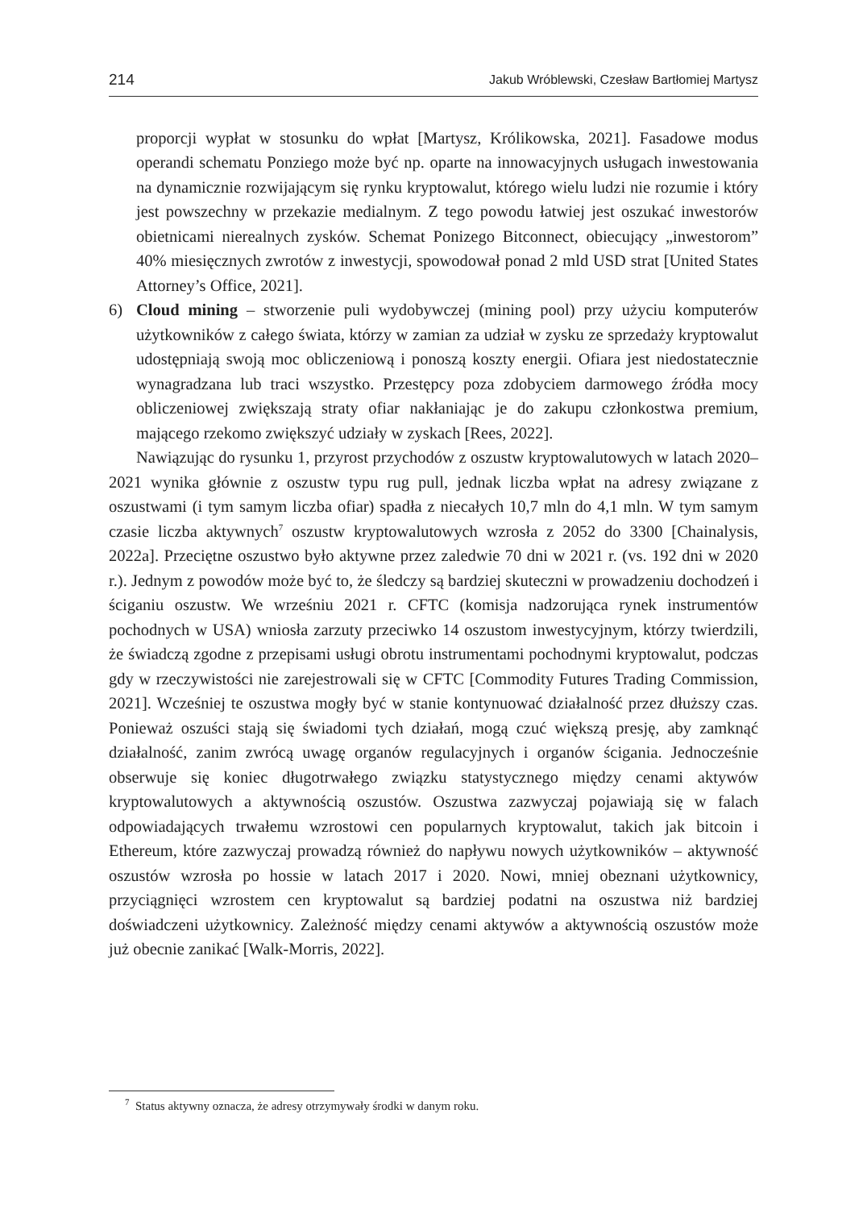214 Jakub Wróblewski, Czesław Bartłomiej Martysz
proporcji wypłat w stosunku do wpłat [Martysz, Królikowska, 2021]. Fasadowe modus operandi schematu Ponziego może być np. oparte na innowacyjnych usługach inwestowania na dynamicznie rozwijającym się rynku kryptowalut, którego wielu ludzi nie rozumie i który jest powszechny w przekazie medialnym. Z tego powodu łatwiej jest oszukać inwestorów obietnicami nierealnych zysków. Schemat Ponizego Bitconnect, obiecujący „inwestorom” 40% miesięcznych zwrotów z inwestycji, spowodował ponad 2 mld USD strat [United States Attorney’s Office, 2021].
6) Cloud mining – stworzenie puli wydobywczej (mining pool) przy użyciu komputerów użytkowników z całego świata, którzy w zamian za udział w zysku ze sprzedaży kryptowalut udostępniają swoją moc obliczeniową i ponoszą koszty energii. Ofiara jest niedostatecznie wynagradzana lub traci wszystko. Przestępcy poza zdobyciem darmowego źródła mocy obliczeniowej zwiększają straty ofiar nakłaniając je do zakupu członkostwa premium, mającego rzekomo zwiększyć udziały w zyskach [Rees, 2022].
Nawiązując do rysunku 1, przyrost przychodów z oszustw kryptowalutowych w latach 2020–2021 wynika głównie z oszustw typu rug pull, jednak liczba wpłat na adresy związane z oszustwami (i tym samym liczba ofiar) spadła z niecałych 10,7 mln do 4,1 mln. W tym samym czasie liczba aktywnych<sup>7</sup> oszustw kryptowalutowych wzrosła z 2052 do 3300 [Chainalysis, 2022a]. Przeciętne oszustwo było aktywne przez zaledwie 70 dni w 2021 r. (vs. 192 dni w 2020 r.). Jednym z powodów może być to, że śledczy są bardziej skuteczni w prowadzeniu dochodzeń i ściganiu oszustw. We wrześniu 2021 r. CFTC (komisja nadzorująca rynek instrumentów pochodnych w USA) wniosła zarzuty przeciwko 14 oszustom inwestycyjnym, którzy twierdzili, że świadczą zgodne z przepisami usługi obrotu instrumentami pochodnymi kryptowalut, podczas gdy w rzeczywistości nie zarejestrowali się w CFTC [Commodity Futures Trading Commission, 2021]. Wcześniej te oszustwa mogły być w stanie kontynuować działalność przez dłuższy czas. Ponieważ oszuści stają się świadomi tych działań, mogą czuć większą presję, aby zamknąć działalność, zanim zwrócą uwagę organów regulacyjnych i organów ścigania. Jednocześnie obserwuje się koniec długotrwałego związku statystycznego między cenami aktywów kryptowalutowych a aktywnością oszustów. Oszustwa zazwyczaj pojawiają się w falach odpowiadających trwałemu wzrostowi cen popularnych kryptowalut, takich jak bitcoin i Ethereum, które zazwyczaj prowadzą również do napływu nowych użytkowników – aktywność oszustów wzrosła po hossie w latach 2017 i 2020. Nowi, mniej obeznani użytkownicy, przyciągnięci wzrostem cen kryptowalut są bardziej podatni na oszustwa niż bardziej doświadczeni użytkownicy. Zależność między cenami aktywów a aktywnością oszustów może już obecnie zanikać [Walk-Morris, 2022].
<sup>7</sup> Status aktywny oznacza, że adresy otrzymywały środki w danym roku.